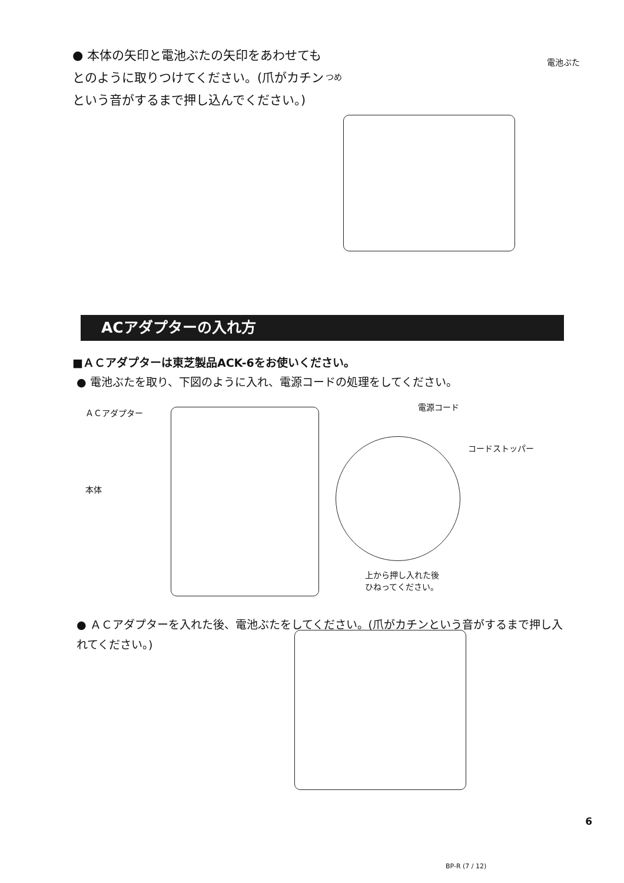● 本体の矢印と電池ぶたの矢印をあわせてもとのように取りつけてください。(爪がカチンという音がするまで押し込んでください。)
つめ
電池ぶた
ACアダプターの入れ方
■ＡＣアダプターは東芝製品ACK-6をお使いください。
● 電池ぶたを取り、下図のように入れ、電源コードの処理をしてください。
ＡＣアダプター
本体
電源コード
コードストッパー
上から押し入れた後
ひねってください。
● ＡＣアダプターを入れた後、電池ぶたをしてください。(爪がカチンという音がするまで押し入れてください。)
6
BP-R (7 / 12)